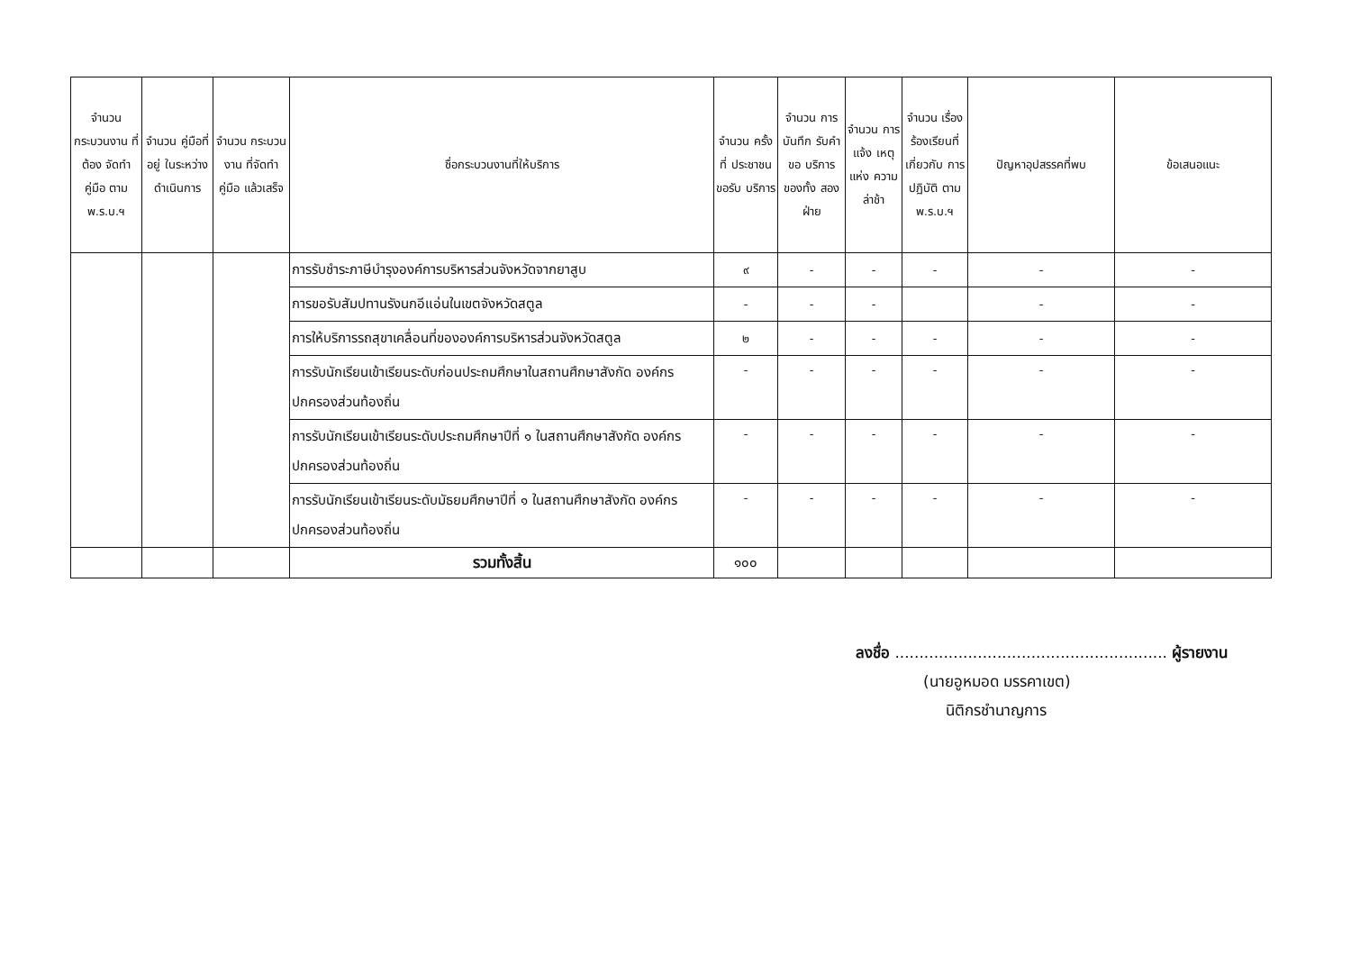| จำนวน กระบวนงาน ที่ต้อง จัดทำคู่มือ ตาม พ.ร.บ.ฯ | จำนวน คู่มือที่อยู่ ในระหว่าง ดำเนินการ | จำนวน กระบวนงาน ที่จัดทำคู่มือ แล้วเสร็จ | ชื่อกระบวนงานที่ให้บริการ | จำนวน ครั้งที่ ประชาชน ขอรับ บริการ | จำนวน การบันทึก รับคำขอ บริการ ของทั้ง สองฝ่าย | จำนวน การแจ้ง เหตุแห่ง ความ ล่าช้า | จำนวน เรื่อง ร้องเรียนที่ เกี่ยวกับ การปฏิบัติ ตาม พ.ร.บ.ฯ | ปัญหาอุปสรรคที่พบ | ข้อเสนอแนะ |
| --- | --- | --- | --- | --- | --- | --- | --- | --- | --- |
| | | | การรับชำระภาษีบำรุงองค์การบริหารส่วนจังหวัดจากยาสูบ | ๙ | - | - | - | - | - |
| | | | การขอรับสัมปทานรังนกอีแอ่นในเขตจังหวัดสตูล | - | - | - | | - | - |
| | | | การให้บริการรถสุขาเคลื่อนที่ขององค์การบริหารส่วนจังหวัดสตูล | ๒ | - | - | - | - | - |
| | | | การรับนักเรียนเข้าเรียนระดับก่อนประถมศึกษาในสถานศึกษาสังกัด องค์กรปกครองส่วนท้องถิ่น | - | - | - | - | - | - |
| | | | การรับนักเรียนเข้าเรียนระดับประถมศึกษาปีที่ ๑ ในสถานศึกษาสังกัด องค์กรปกครองส่วนท้องถิ่น | - | - | - | - | - | - |
| | | | การรับนักเรียนเข้าเรียนระดับมัธยมศึกษาปีที่ ๑ ในสถานศึกษาสังกัด องค์กรปกครองส่วนท้องถิ่น | - | - | - | - | - | - |
| | | | รวมทั้งสิ้น | ๑๐๐ | | | | | |
ลงชื่อ ........................................................ ผู้รายงาน
(นายอูหมอด มรรคาเขต)
นิติกรชำนาญการ